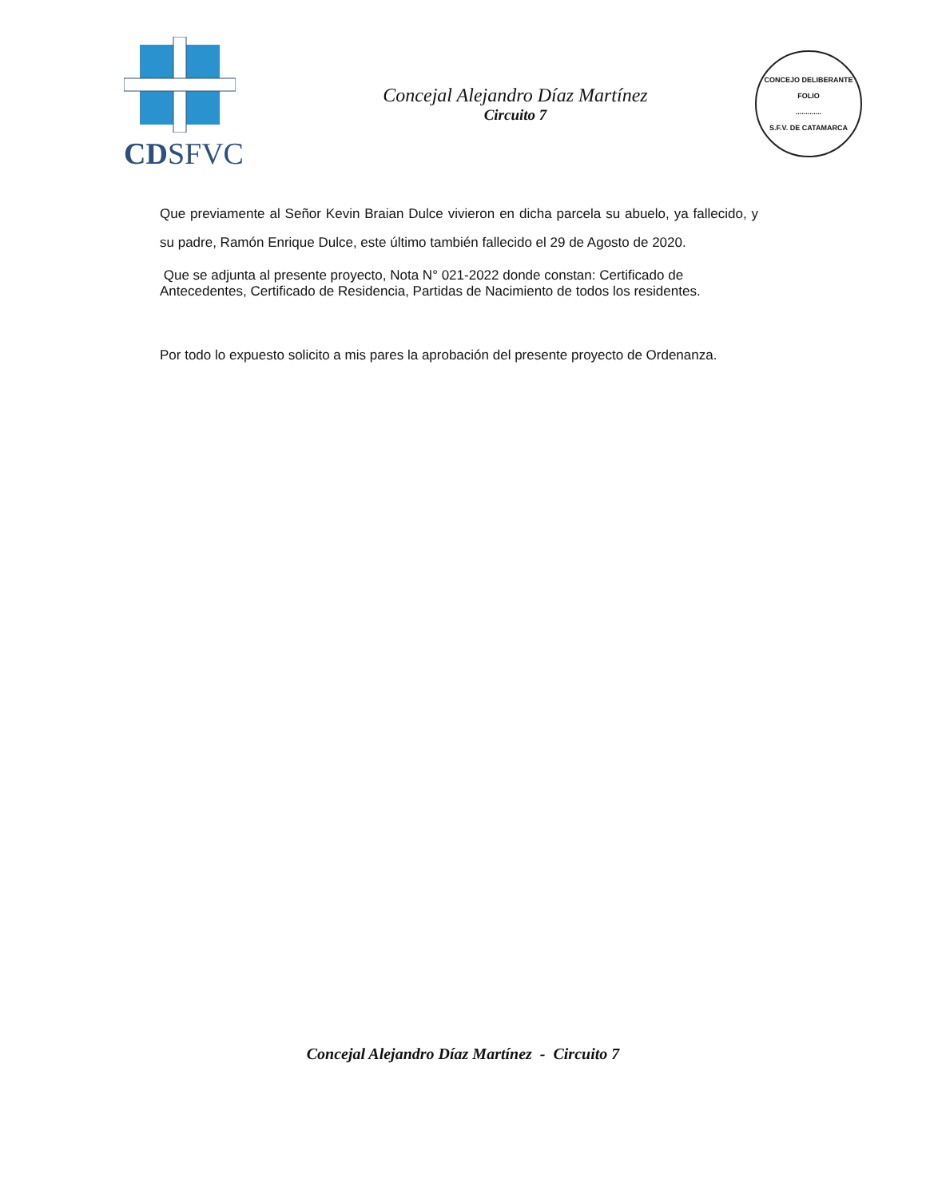CDSFVC
Concejal Alejandro Díaz Martínez
Circuito 7
CONCEJO DELIBERANTE
FOLIO
.............
S.F.V. DE CATAMARCA
Que previamente al Señor Kevin Braian Dulce vivieron en dicha parcela su abuelo, ya fallecido, y su padre, Ramón Enrique Dulce, este último también fallecido el 29 de Agosto de 2020.
Que se adjunta al presente proyecto, Nota N° 021-2022 donde constan: Certificado de Antecedentes, Certificado de Residencia, Partidas de Nacimiento de todos los residentes.
Por todo lo expuesto solicito a mis pares la aprobación del presente proyecto de Ordenanza.
Concejal Alejandro Díaz Martínez - Circuito 7